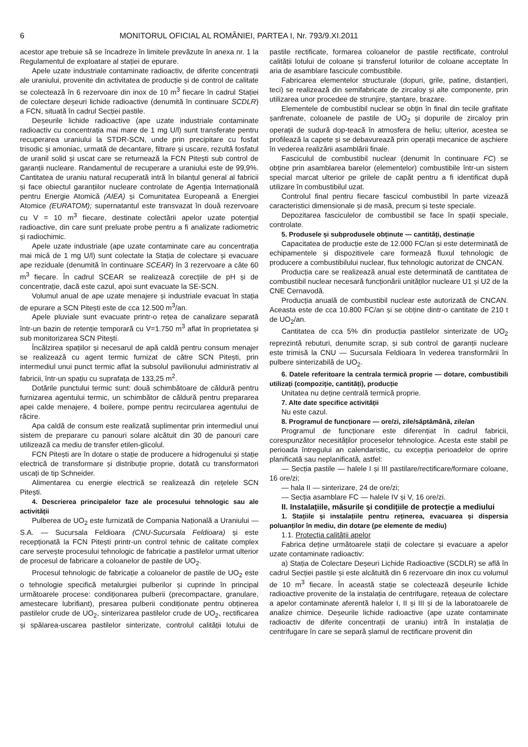6 MONITORUL OFICIAL AL ROMÂNIEI, PARTEA I, Nr. 793/9.XI.2011
acestor ape trebuie să se încadreze în limitele prevăzute în anexa nr. 1 la Regulamentul de exploatare al stației de epurare.
Apele uzate industriale contaminate radioactiv, de diferite concentrații ale uraniului, provenite din activitatea de producție și de control de calitate se colectează în 6 rezervoare din inox de 10 m<sup>3</sup> fiecare în cadrul Stației de colectare deșeuri lichide radioactive (denumită în continuare SCDLR) a FCN, situată în cadrul Secției pastile.
Deșeurile lichide radioactive (ape uzate industriale contaminate radioactiv cu concentrația mai mare de 1 mg U/l) sunt transferate pentru recuperarea uraniului la STDR-SCN, unde prin precipitare cu fosfat trisodic și amoniac, urmată de decantare, filtrare și uscare, rezultă fosfatul de uranil solid și uscat care se returnează la FCN Pitești sub control de garanții nucleare. Randamentul de recuperare a uraniului este de 99,9%. Cantitatea de uraniu natural recuperată intră în bilanțul general al fabricii și face obiectul garanțiilor nucleare controlate de Agenția Internațională pentru Energie Atomică (AIEA) și Comunitatea Europeană a Energiei Atomice (EURATOM); supernatantul este transvazat în două rezervoare cu V = 10 m<sup>3</sup> fiecare, destinate colectării apelor uzate potențial radioactive, din care sunt preluate probe pentru a fi analizate radiometric și radiochimic.
Apele uzate industriale (ape uzate contaminate care au concentrația mai mică de 1 mg U/l) sunt colectate la Stația de colectare și evacuare ape reziduale (denumită în continuare SCEAR) în 3 rezervoare a câte 60 m<sup>3</sup> fiecare. În cadrul SCEAR se realizează corecțiile de pH și de concentrație, dacă este cazul, apoi sunt evacuate la SE-SCN.
Volumul anual de ape uzate menajere și industriale evacuat în stația de epurare a SCN Pitești este de cca 12.500 m<sup>3</sup>/an.
Apele pluviale sunt evacuate printr-o rețea de canalizare separată într-un bazin de retenție temporară cu V=1.750 m<sup>3</sup> aflat în proprietatea și sub monitorizarea SCN Pitești.
Încălzirea spațiilor și necesarul de apă caldă pentru consum menajer se realizează cu agent termic furnizat de către SCN Pitești, prin intermediul unui punct termic aflat la subsolul pavilionului administrativ al fabricii, într-un spațiu cu suprafața de 133,25 m<sup>2</sup>.
Dotările punctului termic sunt: două schimbătoare de căldură pentru furnizarea agentului termic, un schimbător de căldură pentru prepararea apei calde menajere, 4 boilere, pompe pentru recircularea agentului de răcire.
Apa caldă de consum este realizată suplimentar prin intermediul unui sistem de preparare cu panouri solare alcătuit din 30 de panouri care utilizează ca mediu de transfer etilen-glicolul.
FCN Pitești are în dotare o stație de producere a hidrogenului și stație electrică de transformare și distribuție proprie, dotată cu transformatori uscați de tip Schneider.
Alimentarea cu energie electrică se realizează din rețelele SCN Pitești.
4. Descrierea principalelor faze ale procesului tehnologic sau ale activității
Pulberea de UO<sub>2</sub> este furnizată de Compania Națională a Uraniului — S.A. — Sucursala Feldioara (CNU-Sucursala Feldioara) și este recepționată la FCN Pitești printr-un control tehnic de calitate complex care servește procesului tehnologic de fabricație a pastilelor urmat ulterior de procesul de fabricare a coloanelor de pastile de UO<sub>2</sub>.
Procesul tehnologic de fabricație a coloanelor de pastile de UO<sub>2</sub> este o tehnologie specifică metalurgiei pulberilor și cuprinde în principal următoarele procese: condiționarea pulberii (precompactare, granulare, amestecare lubrifiant), presarea pulberii condiționate pentru obținerea pastilelor crude de UO<sub>2</sub>, sinterizarea pastilelor crude de UO<sub>2</sub>, rectificarea și spălarea-uscarea pastilelor sinterizate, controlul calității lotului de pastile rectificate, formarea coloanelor de pastile rectificate, controlul calității lotului de coloane și transferul loturilor de coloane acceptate în aria de asamblare fascicule combustibile.
Fabricarea elementelor structurale (dopuri, grile, patine, distanțieri, teci) se realizează din semifabricate de zircaloy și alte componente, prin utilizarea unor procedee de strunjire, ștanțare, brazare.
Elementele de combustibil nuclear se obțin în final din tecile grafitate șanfrenate, coloanele de pastile de UO<sub>2</sub> și dopurile de zircaloy prin operații de sudură dop-teacă în atmosfera de heliu; ulterior, acestea se profilează la capete și se debavurează prin operații mecanice de așchiere în vederea realizării asamblării finale.
Fasciculul de combustibil nuclear (denumit în continuare FC) se obține prin asamblarea barelor (elementelor) combustibile într-un sistem special marcat ulterior pe grilele de capăt pentru a fi identificat după utilizare în combustibilul uzat.
Controlul final pentru fiecare fascicul combustibil în parte vizează caracteristici dimensionale și de masă, precum și teste speciale.
Depozitarea fasciculelor de combustibil se face în spații speciale, controlate.
5. Produsele și subprodusele obținute — cantități, destinație
Capacitatea de producție este de 12.000 FC/an și este determinată de echipamentele și dispozitivele care formează fluxul tehnologic de producere a combustibilului nuclear, flux tehnologic autorizat de CNCAN.
Producția care se realizează anual este determinată de cantitatea de combustibil nuclear necesară funcționării unităților nucleare U1 și U2 de la CNE Cernavodă.
Producția anuală de combustibil nuclear este autorizată de CNCAN. Aceasta este de cca 10.800 FC/an și se obține dintr-o cantitate de 210 t de UO<sub>2</sub>/an.
Cantitatea de cca 5% din producția pastilelor sinterizate de UO<sub>2</sub> reprezintă rebuturi, denumite scrap, și sub control de garanții nucleare este trimisă la CNU — Sucursala Feldioara în vederea transformării în pulbere sinterizabilă de UO<sub>2</sub>.
6. Datele referitoare la centrala termică proprie — dotare, combustibili utilizați (compoziție, cantități), producție
Unitatea nu deține centrală termică proprie.
7. Alte date specifice activității
Nu este cazul.
8. Programul de funcționare — ore/zi, zile/săptămână, zile/an
Programul de funcționare este diferențiat în cadrul fabricii, corespunzător necesităților proceselor tehnologice. Acesta este stabil pe perioada întregului an calendaristic, cu excepția perioadelor de oprire planificată sau neplanificată, astfel:
— Secția pastile — halele I și III pastilare/rectificare/formare coloane, 16 ore/zi;
— hala II — sinterizare, 24 de ore/zi;
— Secția asamblare FC — halele IV și V, 16 ore/zi.
II. Instalațiile, măsurile și condițiile de protecție a mediului
1. Stațiile și instalațiile pentru reținerea, evacuarea și dispersia poluanților în mediu, din dotare (pe elemente de mediu)
1.1. Protecția calității apelor
Fabrica deține următoarele stații de colectare și evacuare a apelor uzate contaminate radioactiv:
a) Stația de Colectare Deșeuri Lichide Radioactive (SCDLR) se află în cadrul Secției pastile și este alcătuită din 6 rezervoare din inox cu volumul de 10 m<sup>3</sup> fiecare. În această stație se colectează deșeurile lichide radioactive provenite de la instalația de centrifugare, rețeaua de colectare a apelor contaminate aferentă halelor I, II și III și de la laboratoarele de analize chimice. Deșeurile lichide radioactive (ape uzate contaminate radioactiv de diferite concentrații de uraniu) intră în instalația de centrifugare în care se separă șlamul de rectificare provenit din